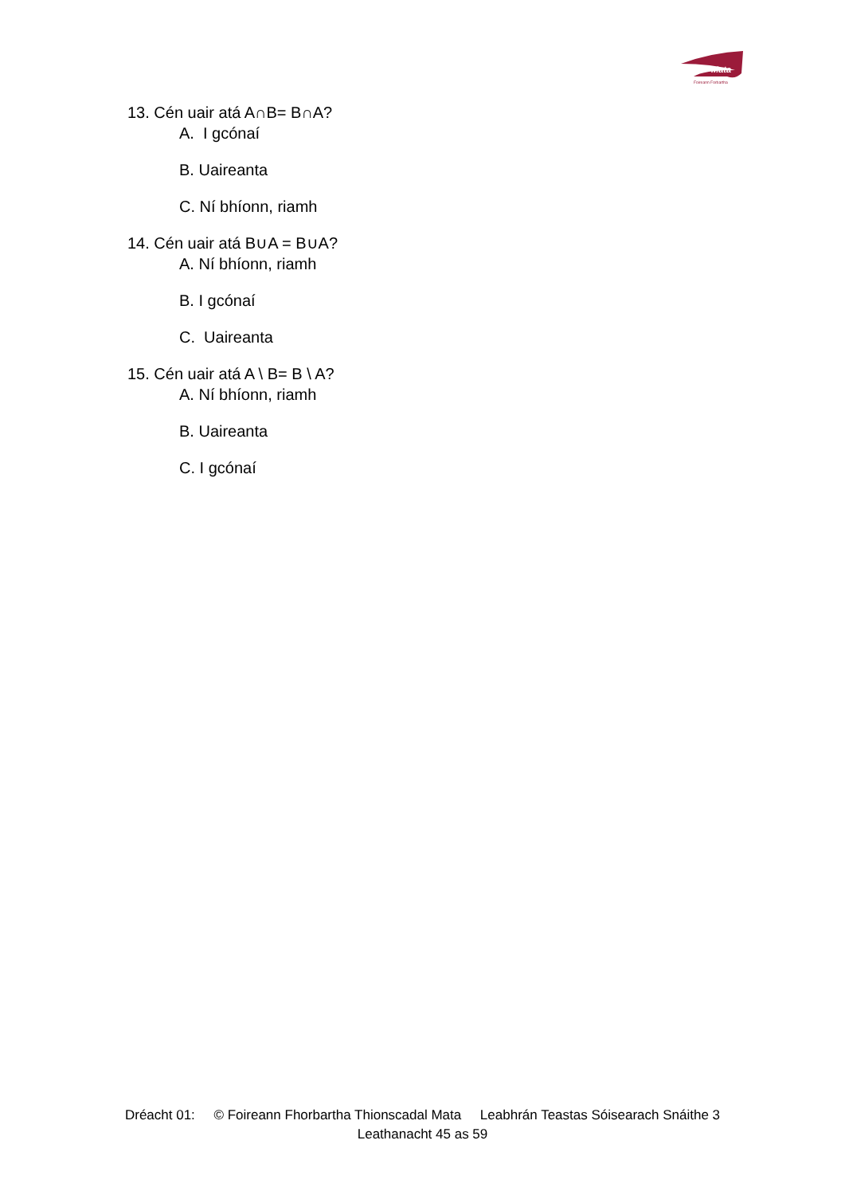Mata
Foireann Forbartha
13. Cén uair atá A∩B= B∩A?
A. I gcónaí
B. Uaireanta
C. Ní bhíonn, riamh
14. Cén uair atá B∪A = B∪A?
A. Ní bhíonn, riamh
B. I gcónaí
C. Uaireanta
15. Cén uair atá A \ B= B \ A?
A. Ní bhíonn, riamh
B. Uaireanta
C. I gcónaí
Dréacht 01: © Foireann Fhorbartha Thionscadal Mata Leabhrán Teastas Sóisearach Snáithe 3
Leathanacht 45 as 59